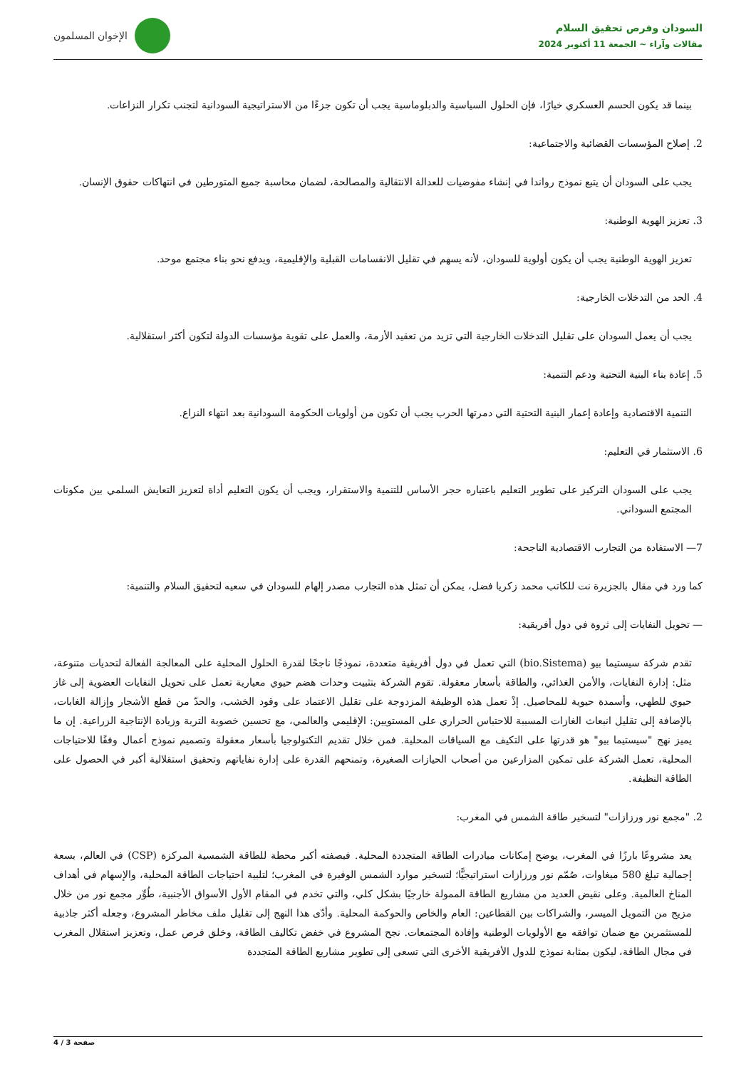السودان وفرص تحقيق السلام
مقالات وآراء ~ الجمعة 11 أكتوبر 2024
الإخوان المسلمون
بينما قد يكون الحسم العسكري خيارًا، فإن الحلول السياسية والدبلوماسية يجب أن تكون جزءًا من الاستراتيجية السودانية لتجنب تكرار النزاعات.
2. إصلاح المؤسسات القضائية والاجتماعية:
يجب على السودان أن يتبع نموذج رواندا في إنشاء مفوضيات للعدالة الانتقالية والمصالحة، لضمان محاسبة جميع المتورطين في انتهاكات حقوق الإنسان.
3. تعزيز الهوية الوطنية:
تعزيز الهوية الوطنية يجب أن يكون أولوية للسودان، لأنه يسهم في تقليل الانقسامات القبلية والإقليمية، ويدفع نحو بناء مجتمع موحد.
4. الحد من التدخلات الخارجية:
يجب أن يعمل السودان على تقليل التدخلات الخارجية التي تزيد من تعقيد الأزمة، والعمل على تقوية مؤسسات الدولة لتكون أكثر استقلالية.
5. إعادة بناء البنية التحتية ودعم التنمية:
التنمية الاقتصادية وإعادة إعمار البنية التحتية التي دمرتها الحرب يجب أن تكون من أولويات الحكومة السودانية بعد انتهاء النزاع.
6. الاستثمار في التعليم:
يجب على السودان التركيز على تطوير التعليم باعتباره حجر الأساس للتنمية والاستقرار، ويجب أن يكون التعليم أداة لتعزيز التعايش السلمي بين مكونات المجتمع السوداني.
7— الاستفادة من التجارب الاقتصادية الناجحة:
كما ورد في مقال بالجزيرة نت للكاتب محمد زكريا فضل، يمكن أن تمثل هذه التجارب مصدر إلهام للسودان في سعيه لتحقيق السلام والتنمية:
— تحويل النفايات إلى ثروة في دول أفريقية:
تقدم شركة سيستيما بيو (bio.Sistema) التي تعمل في دول أفريقية متعددة، نموذجًا ناجحًا لقدرة الحلول المحلية على المعالجة الفعالة لتحديات متنوعة، مثل: إدارة النفايات، والأمن الغذائي، والطاقة بأسعار معقولة. تقوم الشركة بتثبيت وحدات هضم حيوي معيارية تعمل على تحويل النفايات العضوية إلى غاز حيوي للطهي، وأسمدة حيوية للمحاصيل. إذْ تعمل هذه الوظيفة المزدوجة على تقليل الاعتماد على وقود الخشب، والحدّ من قطع الأشجار وإزالة الغابات، بالإضافة إلى تقليل انبعاث الغازات المسببة للاحتباس الحراري على المستويين: الإقليمي والعالمي، مع تحسين خصوبة التربة وزيادة الإنتاجية الزراعية. إن ما يميز نهج "سيستيما بيو" هو قدرتها على التكيف مع السياقات المحلية. فمن خلال تقديم التكنولوجيا بأسعار معقولة وتصميم نموذج أعمال وفقًا للاحتياجات المحلية، تعمل الشركة على تمكين المزارعين من أصحاب الحيازات الصغيرة، وتمنحهم القدرة على إدارة نفاياتهم وتحقيق استقلالية أكبر في الحصول على الطاقة النظيفة.
2. "مجمع نور ورزازات" لتسخير طاقة الشمس في المغرب:
يعد مشروعًا بارزًا في المغرب، يوضح إمكانات مبادرات الطاقة المتجددة المحلية. فبصفته أكبر محطة للطاقة الشمسية المركزة (CSP) في العالم، بسعة إجمالية تبلغ 580 ميغاوات، صُمّم نور ورزازات استراتيجيًّا؛ لتسخير موارد الشمس الوفيرة في المغرب؛ لتلبية احتياجات الطاقة المحلية، والإسهام في أهداف المناخ العالمية. وعلى نقيض العديد من مشاريع الطاقة الممولة خارجيًا بشكل كلي، والتي تخدم في المقام الأول الأسواق الأجنبية، طُوِّر مجمع نور من خلال مزيج من التمويل الميسر، والشراكات بين القطاعين: العام والخاص والحوكمة المحلية. وأدّى هذا النهج إلى تقليل ملف مخاطر المشروع، وجعله أكثر جاذبية للمستثمرين مع ضمان توافقه مع الأولويات الوطنية وإفادة المجتمعات. نجح المشروع في خفض تكاليف الطاقة، وخلق فرص عمل، وتعزيز استقلال المغرب في مجال الطاقة، ليكون بمثابة نموذج للدول الأفريقية الأخرى التي تسعى إلى تطوير مشاريع الطاقة المتجددة
صفحة 3 / 4